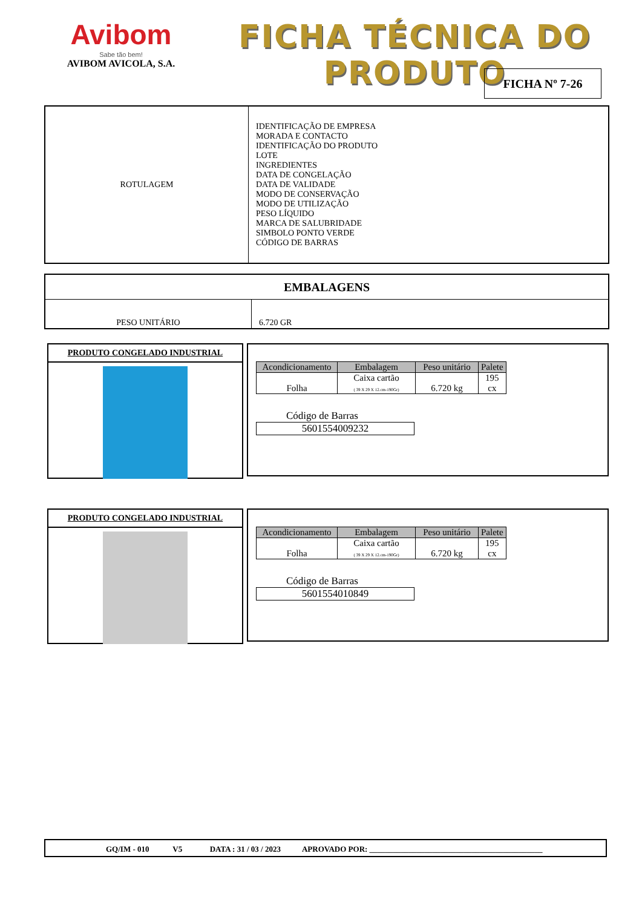Avibom
Sabe tão bem!
AVIBOM AVICOLA, S.A.
FICHA TÉCNICA DO PRODUTO
FICHA Nº 7-26
| ROTULAGEM | IDENTIFICAÇÃO DE EMPRESA MORADA E CONTACTO IDENTIFICAÇÃO DO PRODUTO LOTE INGREDIENTES DATA DE CONGELAÇÃO DATA DE VALIDADE MODO DE CONSERVAÇÃO MODO DE UTILIZAÇÃO PESO LÍQUIDO MARCA DE SALUBRIDADE SIMBOLO PONTO VERDE CÓDIGO DE BARRAS |
| EMBALAGENS | |
| --- | --- |
| PESO UNITÁRIO | 6.720 GR |
PRODUTO CONGELADO INDUSTRIAL
| Acondicionamento | Embalagem | Peso unitário | Palete |
| --- | --- | --- | --- |
| Folha | Caixa cartão ( 39 X 29 X 12.cm-190Gr) | 6.720 kg | 195 cx |
Código de Barras
5601554009232
PRODUTO CONGELADO INDUSTRIAL
| Acondicionamento | Embalagem | Peso unitário | Palete |
| --- | --- | --- | --- |
| Folha | Caixa cartão ( 39 X 29 X 12.cm-190Gr) | 6.720 kg | 195 cx |
Código de Barras
5601554010849
GQ/IM - 010 V5 DATA : 31 / 03 / 2023 APROVADO POR: ____________________________________________